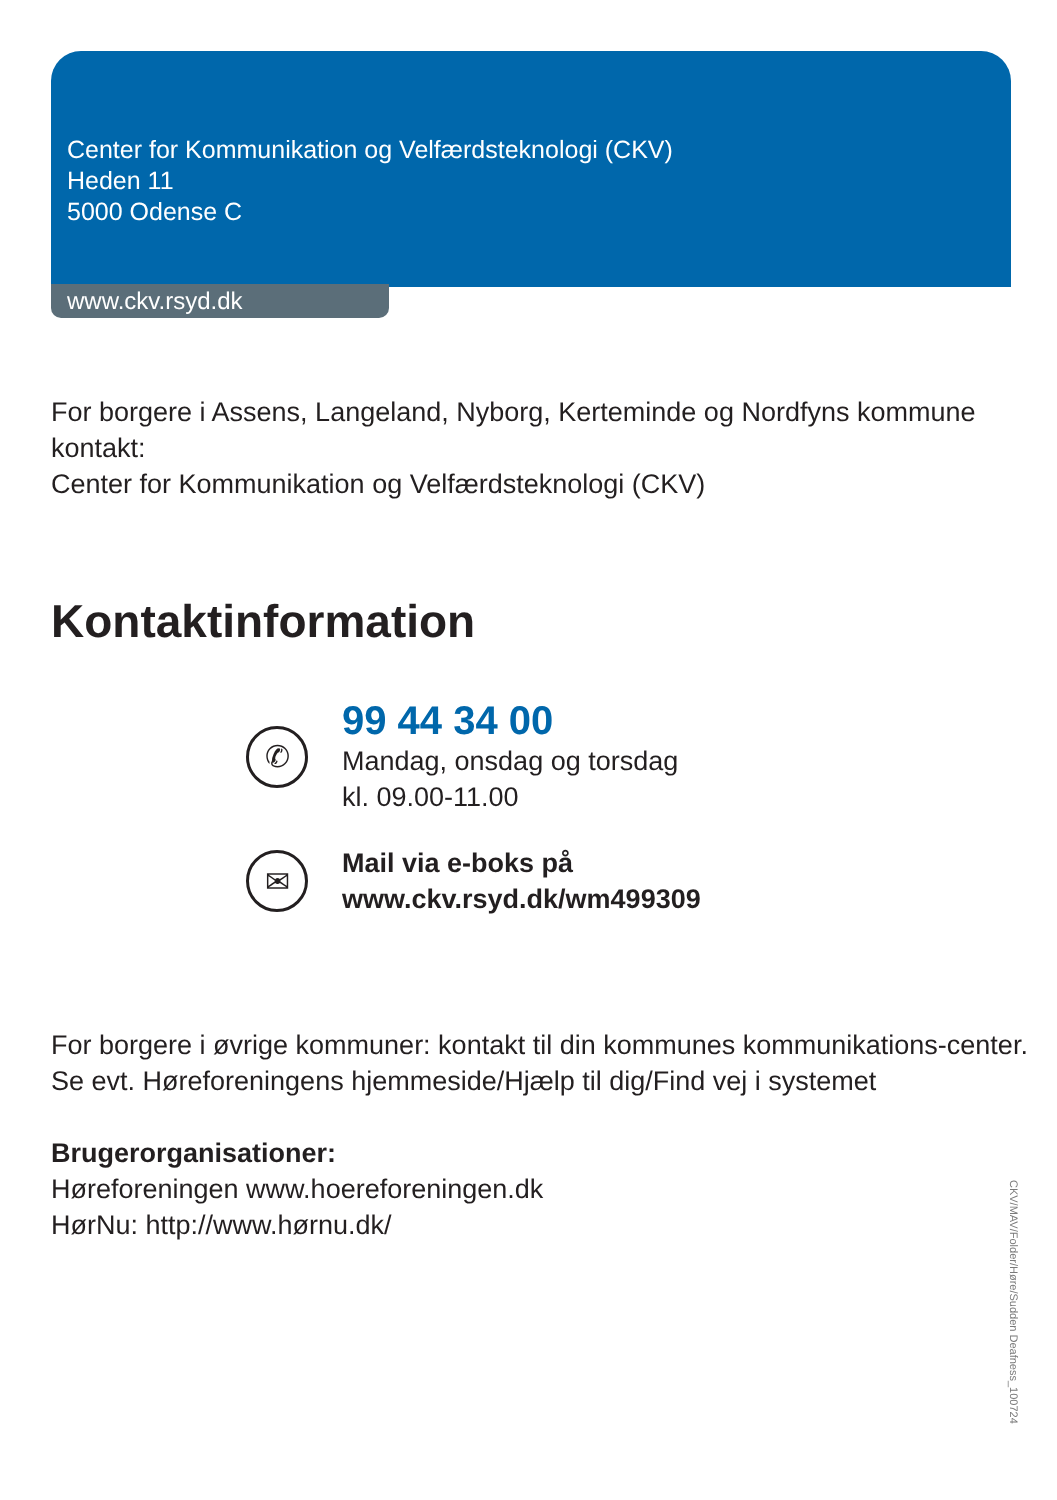Center for Kommunikation og Velfærdsteknologi (CKV)
Heden 11
5000 Odense C
www.ckv.rsyd.dk
For borgere i Assens, Langeland, Nyborg, Kerteminde og Nordfyns kommune kontakt:
Center for Kommunikation og Velfærdsteknologi (CKV)
Kontaktinformation
✆
99 44 34 00
Mandag, onsdag og torsdag
kl. 09.00-11.00
✉
Mail via e-boks på
www.ckv.rsyd.dk/wm499309
For borgere i øvrige kommuner: kontakt til din kommunes kommunikations-center. Se evt. Høreforeningens hjemmeside/Hjælp til dig/Find vej i systemet
Brugerorganisationer:
Høreforeningen www.hoereforeningen.dk
HørNu: http://www.hørnu.dk/
CKV/MAV/Folder/Høre/Sudden Deafness_100724